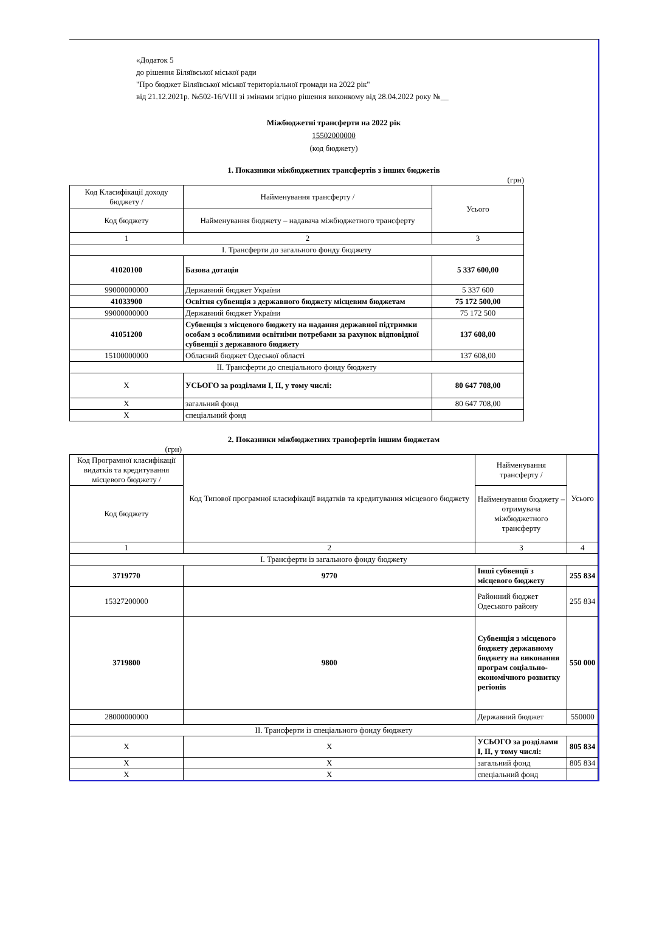«Додаток 5
до рішення Біляївської міської ради
"Про бюджет Біляївської міської територіальної громади на 2022 рік"
від 21.12.2021р. №502-16/VIII зі змінами згідно рішення виконкому від 28.04.2022 року №__
Міжбюджетні трансферти на 2022 рік
15502000000
(код бюджету)
1. Показники міжбюджетних трансфертів з інших бюджетів
(грн)
| Код Класифікації доходу бюджету / | Найменування трансферту / | Усього |
| --- | --- | --- |
| Код бюджету | Найменування бюджету – надавача міжбюджетного трансферту | |
| 1 | 2 | 3 |
| I. Трансферти до загального фонду бюджету | | |
| 41020100 | Базова дотація | 5 337 600,00 |
| 99000000000 | Державний бюджет України | 5 337 600 |
| 41033900 | Освітня субвенція з державного бюджету місцевим бюджетам | 75 172 500,00 |
| 99000000000 | Державний бюджет України | 75 172 500 |
| 41051200 | Субвенція з місцевого бюджету на надання державної підтримки особам з особливими освітніми потребами за рахунок відповідної субвенції з державного бюджету | 137 608,00 |
| 15100000000 | Обласний бюджет Одеської області | 137 608,00 |
| II. Трансферти до спеціального фонду бюджету | | |
| X | УСЬОГО за розділами I, II, у тому числі: | 80 647 708,00 |
| X | загальний фонд | 80 647 708,00 |
| X | спеціальний фонд | |
2. Показники міжбюджетних трансфертів іншим бюджетам
(грн)
| Код Програмної класифікації видатків та кредитування місцевого бюджету / | Код Типової програмної класифікації видатків та кредитування місцевого бюджету | Найменування трансферту / | Усього |
| --- | --- | --- | --- |
| Код бюджету | | Найменування бюджету – отримувача міжбюджетного трансферту | |
| 1 | 2 | 3 | 4 |
| I. Трансферти із загального фонду бюджету | | | |
| 3719770 | 9770 | Інші субвенції з місцевого бюджету | 255 834 |
| 15327200000 | | Районний бюджет Одеського району | 255 834 |
| 3719800 | 9800 | Субвенція з місцевого бюджету державному бюджету на виконання програм соціально-економічного розвитку регіонів | 550 000 |
| 28000000000 | | Державний бюджет | 550000 |
| II. Трансферти із спеціального фонду бюджету | | | |
| X | X | УСЬОГО за розділами I, II, у тому числі: | 805 834 |
| X | X | загальний фонд | 805 834 |
| X | X | спеціальний фонд | |